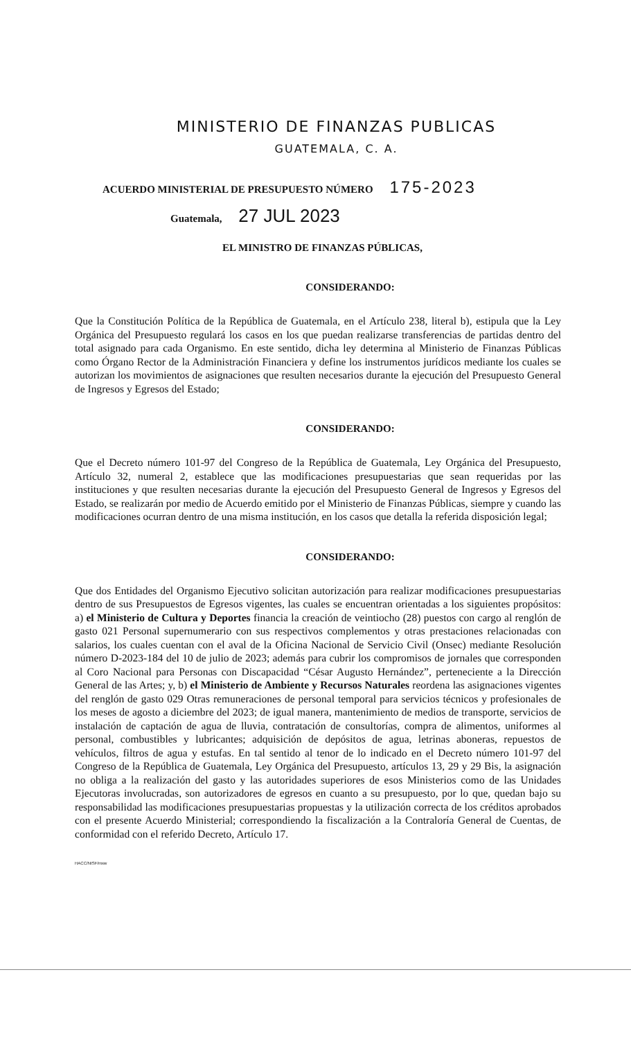MINISTERIO DE FINANZAS PUBLICAS
GUATEMALA, C. A.
ACUERDO MINISTERIAL DE PRESUPUESTO NÚMERO 175-2023
Guatemala, 27 JUL 2023
EL MINISTRO DE FINANZAS PÚBLICAS,
CONSIDERANDO:
Que la Constitución Política de la República de Guatemala, en el Artículo 238, literal b), estipula que la Ley Orgánica del Presupuesto regulará los casos en los que puedan realizarse transferencias de partidas dentro del total asignado para cada Organismo. En este sentido, dicha ley determina al Ministerio de Finanzas Públicas como Órgano Rector de la Administración Financiera y define los instrumentos jurídicos mediante los cuales se autorizan los movimientos de asignaciones que resulten necesarios durante la ejecución del Presupuesto General de Ingresos y Egresos del Estado;
CONSIDERANDO:
Que el Decreto número 101-97 del Congreso de la República de Guatemala, Ley Orgánica del Presupuesto, Artículo 32, numeral 2, establece que las modificaciones presupuestarias que sean requeridas por las instituciones y que resulten necesarias durante la ejecución del Presupuesto General de Ingresos y Egresos del Estado, se realizarán por medio de Acuerdo emitido por el Ministerio de Finanzas Públicas, siempre y cuando las modificaciones ocurran dentro de una misma institución, en los casos que detalla la referida disposición legal;
CONSIDERANDO:
Que dos Entidades del Organismo Ejecutivo solicitan autorización para realizar modificaciones presupuestarias dentro de sus Presupuestos de Egresos vigentes, las cuales se encuentran orientadas a los siguientes propósitos: a) el Ministerio de Cultura y Deportes financia la creación de veintiocho (28) puestos con cargo al renglón de gasto 021 Personal supernumerario con sus respectivos complementos y otras prestaciones relacionadas con salarios, los cuales cuentan con el aval de la Oficina Nacional de Servicio Civil (Onsec) mediante Resolución número D-2023-184 del 10 de julio de 2023; además para cubrir los compromisos de jornales que corresponden al Coro Nacional para Personas con Discapacidad “César Augusto Hernández”, perteneciente a la Dirección General de las Artes; y, b) el Ministerio de Ambiente y Recursos Naturales reordena las asignaciones vigentes del renglón de gasto 029 Otras remuneraciones de personal temporal para servicios técnicos y profesionales de los meses de agosto a diciembre del 2023; de igual manera, mantenimiento de medios de transporte, servicios de instalación de captación de agua de lluvia, contratación de consultorías, compra de alimentos, uniformes al personal, combustibles y lubricantes; adquisición de depósitos de agua, letrinas aboneras, repuestos de vehículos, filtros de agua y estufas. En tal sentido al tenor de lo indicado en el Decreto número 101-97 del Congreso de la República de Guatemala, Ley Orgánica del Presupuesto, artículos 13, 29 y 29 Bis, la asignación no obliga a la realización del gasto y las autoridades superiores de esos Ministerios como de las Unidades Ejecutoras involucradas, son autorizadores de egresos en cuanto a su presupuesto, por lo que, quedan bajo su responsabilidad las modificaciones presupuestarias propuestas y la utilización correcta de los créditos aprobados con el presente Acuerdo Ministerial; correspondiendo la fiscalización a la Contraloría General de Cuentas, de conformidad con el referido Decreto, Artículo 17.
HACC/NISF/mxw